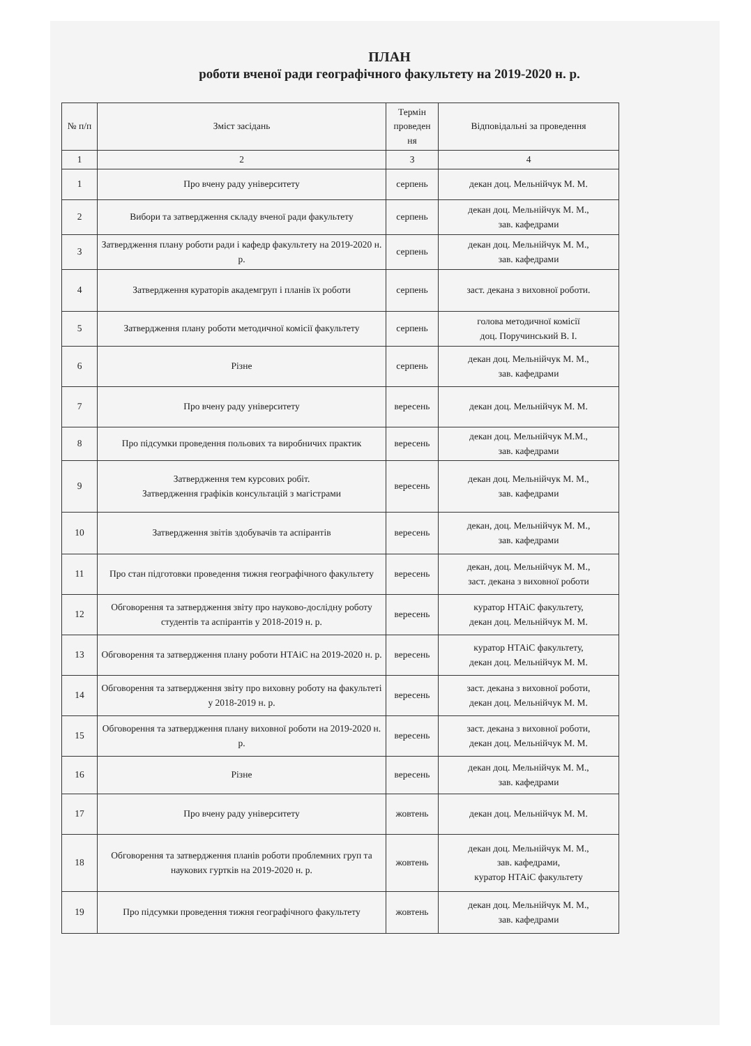ПЛАН
роботи вченої ради географічного факультету на 2019-2020 н. р.
| № п/п | Зміст засідань | Термін проведен ня | Відповідальні за проведення |
| --- | --- | --- | --- |
| 1 | 2 | 3 | 4 |
| 1 | Про вчену раду університету | серпень | декан доц. Мельнійчук М. М. |
| 2 | Вибори та затвердження складу вченої ради факультету | серпень | декан доц. Мельнійчук М. М., зав. кафедрами |
| 3 | Затвердження плану роботи ради і кафедр факультету на 2019-2020 н. р. | серпень | декан доц. Мельнійчук М. М., зав. кафедрами |
| 4 | Затвердження кураторів академгруп і планів їх роботи | серпень | заст. декана з виховної роботи. |
| 5 | Затвердження плану роботи методичної комісії факультету | серпень | голова методичної комісії доц. Поручинський В. І. |
| 6 | Різне | серпень | декан доц. Мельнійчук М. М., зав. кафедрами |
| 7 | Про вчену раду університету | вересень | декан доц. Мельнійчук М. М. |
| 8 | Про підсумки проведення польових та виробничих практик | вересень | декан доц. Мельнійчук М.М., зав. кафедрами |
| 9 | Затвердження тем курсових робіт. Затвердження графіків консультацій з магістрами | вересень | декан доц. Мельнійчук М. М., зав. кафедрами |
| 10 | Затвердження звітів здобувачів та аспірантів | вересень | декан, доц. Мельнійчук М. М., зав. кафедрами |
| 11 | Про стан підготовки проведення тижня географічного факультету | вересень | декан, доц. Мельнійчук М. М., заст. декана з виховної роботи |
| 12 | Обговорення та затвердження звіту про науково-дослідну роботу студентів та аспірантів у 2018-2019 н. р. | вересень | куратор НТАіС факультету, декан доц. Мельнійчук М. М. |
| 13 | Обговорення та затвердження плану роботи НТАіС на 2019-2020 н. р. | вересень | куратор НТАіС факультету, декан доц. Мельнійчук М. М. |
| 14 | Обговорення та затвердження звіту про виховну роботу на факультеті у 2018-2019 н. р. | вересень | заст. декана з виховної роботи, декан доц. Мельнійчук М. М. |
| 15 | Обговорення та затвердження плану виховної роботи на 2019-2020 н. р. | вересень | заст. декана з виховної роботи, декан доц. Мельнійчук М. М. |
| 16 | Різне | вересень | декан доц. Мельнійчук М. М., зав. кафедрами |
| 17 | Про вчену раду університету | жовтень | декан доц. Мельнійчук М. М. |
| 18 | Обговорення та затвердження планів роботи проблемних груп та наукових гуртків на 2019-2020 н. р. | жовтень | декан доц. Мельнійчук М. М., зав. кафедрами, куратор НТАіС факультету |
| 19 | Про підсумки проведення тижня географічного факультету | жовтень | декан доц. Мельнійчук М. М., зав. кафедрами |